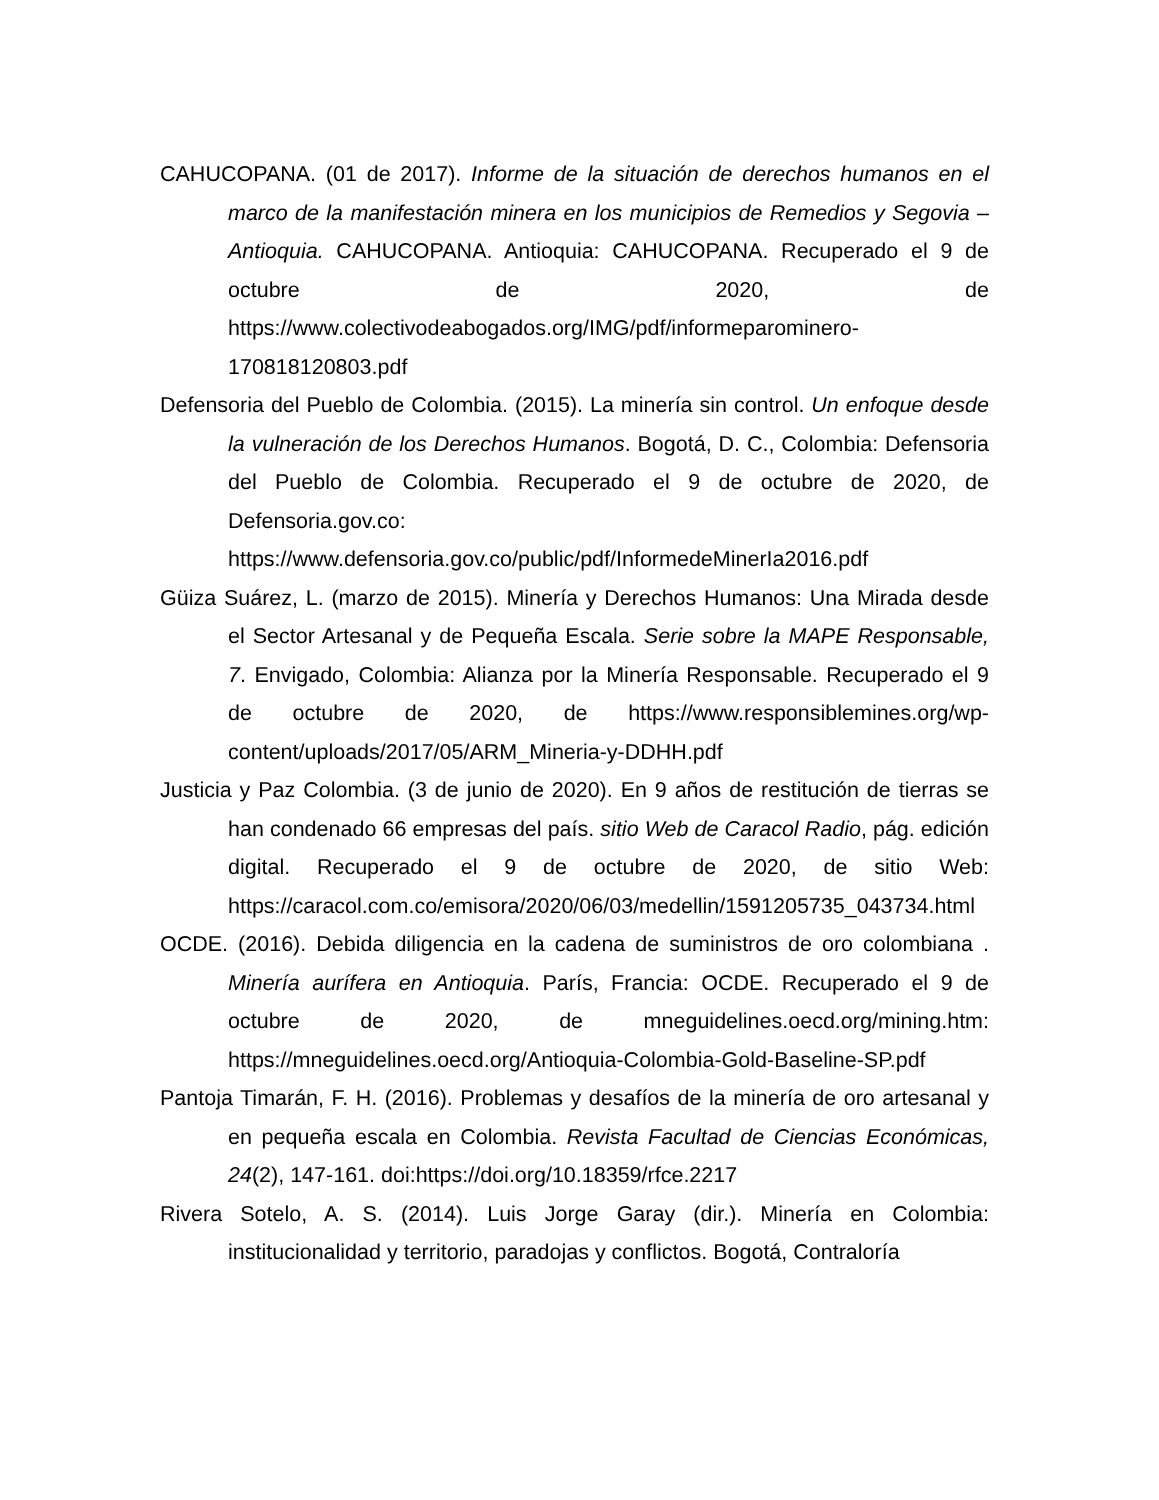CAHUCOPANA. (01 de 2017). Informe de la situación de derechos humanos en el marco de la manifestación minera en los municipios de Remedios y Segovia – Antioquia. CAHUCOPANA. Antioquia: CAHUCOPANA. Recuperado el 9 de octubre de 2020, de https://www.colectivodeabogados.org/IMG/pdf/informeparominero-170818120803.pdf
Defensoria del Pueblo de Colombia. (2015). La minería sin control. Un enfoque desde la vulneración de los Derechos Humanos. Bogotá, D. C., Colombia: Defensoria del Pueblo de Colombia. Recuperado el 9 de octubre de 2020, de Defensoria.gov.co: https://www.defensoria.gov.co/public/pdf/InformedeMinerIa2016.pdf
Güiza Suárez, L. (marzo de 2015). Minería y Derechos Humanos: Una Mirada desde el Sector Artesanal y de Pequeña Escala. Serie sobre la MAPE Responsable, 7. Envigado, Colombia: Alianza por la Minería Responsable. Recuperado el 9 de octubre de 2020, de https://www.responsiblemines.org/wp-content/uploads/2017/05/ARM_Mineria-y-DDHH.pdf
Justicia y Paz Colombia. (3 de junio de 2020). En 9 años de restitución de tierras se han condenado 66 empresas del país. sitio Web de Caracol Radio, pág. edición digital. Recuperado el 9 de octubre de 2020, de sitio Web: https://caracol.com.co/emisora/2020/06/03/medellin/1591205735_043734.html
OCDE. (2016). Debida diligencia en la cadena de suministros de oro colombiana . Minería aurífera en Antioquia. París, Francia: OCDE. Recuperado el 9 de octubre de 2020, de mneguidelines.oecd.org/mining.htm: https://mneguidelines.oecd.org/Antioquia-Colombia-Gold-Baseline-SP.pdf
Pantoja Timarán, F. H. (2016). Problemas y desafíos de la minería de oro artesanal y en pequeña escala en Colombia. Revista Facultad de Ciencias Económicas, 24(2), 147-161. doi:https://doi.org/10.18359/rfce.2217
Rivera Sotelo, A. S. (2014). Luis Jorge Garay (dir.). Minería en Colombia: institucionalidad y territorio, paradojas y conflictos. Bogotá, Contraloría